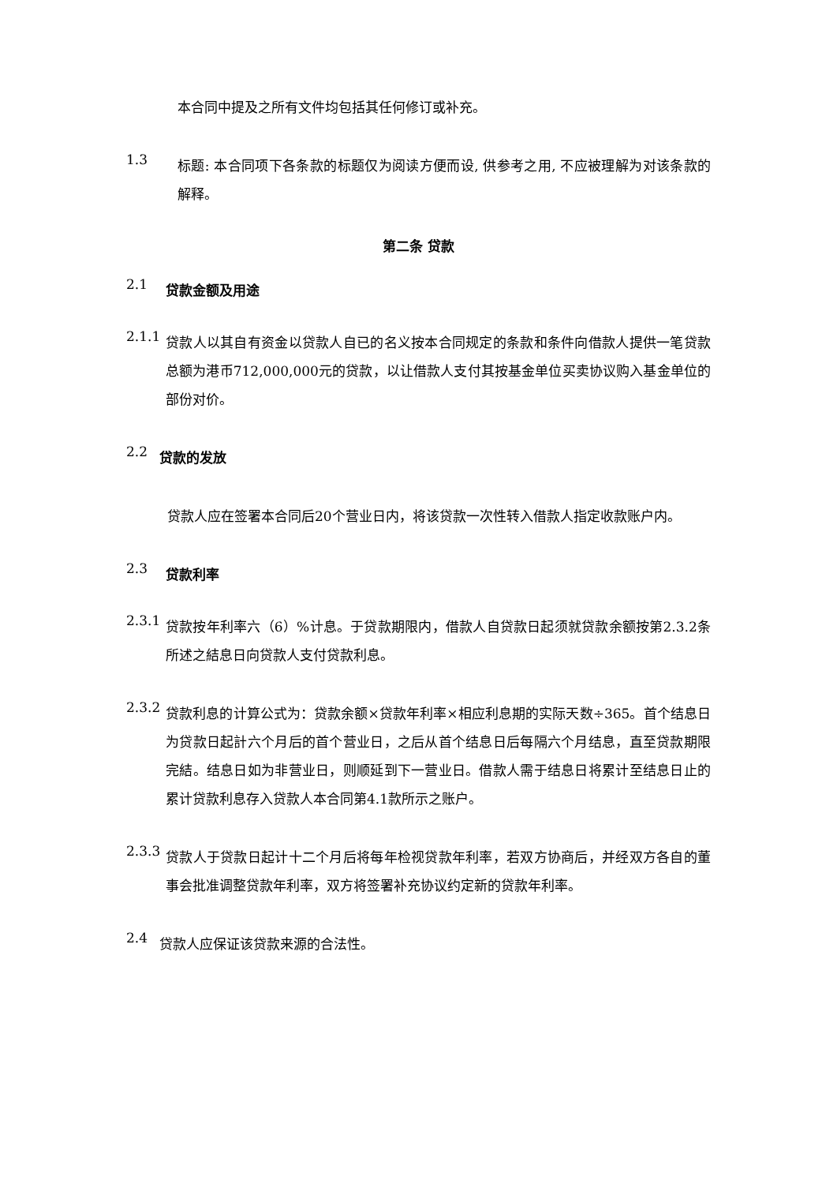本合同中提及之所有文件均包括其任何修订或补充。
1.3
标题: 本合同项下各条款的标题仅为阅读方便而设, 供参考之用, 不应被理解为对该条款的解释。
第二条 贷款
2.1
贷款金额及用途
2.1.1
贷款人以其自有资金以贷款人自已的名义按本合同规定的条款和条件向借款人提供一笔贷款总额为港币712,000,000元的贷款，以让借款人支付其按基金单位买卖协议购入基金单位的部份对价。
2.2
贷款的发放
贷款人应在签署本合同后20个营业日内，将该贷款一次性转入借款人指定收款账户内。
2.3
贷款利率
2.3.1
贷款按年利率六（6）%计息。于贷款期限内，借款人自贷款日起须就贷款余额按第2.3.2条所述之結息日向贷款人支付贷款利息。
2.3.2
贷款利息的计算公式为：贷款余额×贷款年利率×相应利息期的实际天数÷365。首个结息日为贷款日起計六个月后的首个营业日，之后从首个结息日后每隔六个月结息，直至贷款期限完結。结息日如为非营业日，则顺延到下一营业日。借款人需于结息日将累计至结息日止的累计贷款利息存入贷款人本合同第4.1款所示之账户。
2.3.3
贷款人于贷款日起计十二个月后将每年检视贷款年利率，若双方协商后，并经双方各自的董事会批准调整贷款年利率，双方将签署补充协议约定新的贷款年利率。
2.4
贷款人应保证该贷款来源的合法性。